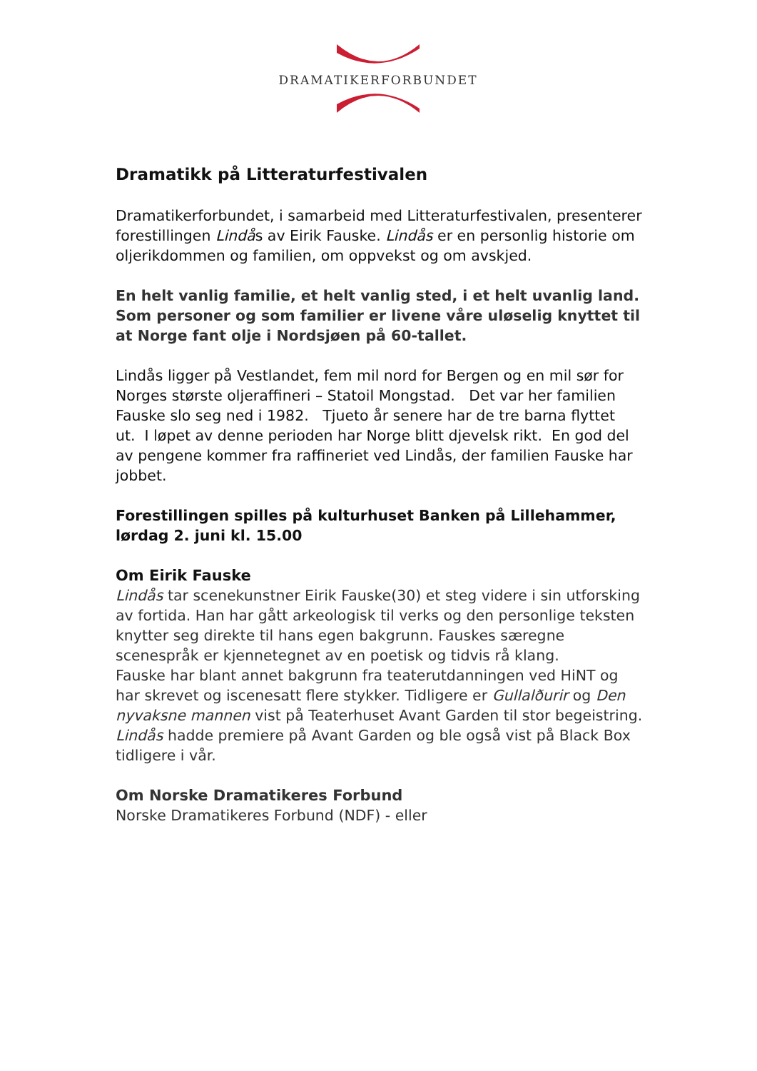DRAMATIKERFORBUNDET
Dramatikk på Litteraturfestivalen
Dramatikerforbundet, i samarbeid med Litteraturfestivalen, presenterer forestillingen Lindås av Eirik Fauske. Lindås er en personlig historie om oljerikdommen og familien, om oppvekst og om avskjed.
En helt vanlig familie, et helt vanlig sted, i et helt uvanlig land. Som personer og som familier er livene våre uløselig knyttet til at Norge fant olje i Nordsjøen på 60-tallet.
Lindås ligger på Vestlandet, fem mil nord for Bergen og en mil sør for Norges største oljeraffineri – Statoil Mongstad. Det var her familien Fauske slo seg ned i 1982. Tjueto år senere har de tre barna flyttet ut. I løpet av denne perioden har Norge blitt djevelsk rikt. En god del av pengene kommer fra raffineriet ved Lindås, der familien Fauske har jobbet.
Forestillingen spilles på kulturhuset Banken på Lillehammer, lørdag 2. juni kl. 15.00
Om Eirik Fauske
Lindås tar scenekunstner Eirik Fauske(30) et steg videre i sin utforsking av fortida. Han har gått arkeologisk til verks og den personlige teksten knytter seg direkte til hans egen bakgrunn. Fauskes særegne scenespråk er kjennetegnet av en poetisk og tidvis rå klang.
Fauske har blant annet bakgrunn fra teaterutdanningen ved HiNT og har skrevet og iscenesatt flere stykker. Tidligere er Gullalðurir og Den nyvaksne mannen vist på Teaterhuset Avant Garden til stor begeistring. Lindås hadde premiere på Avant Garden og ble også vist på Black Box tidligere i vår.
Om Norske Dramatikeres Forbund
Norske Dramatikeres Forbund (NDF) - eller